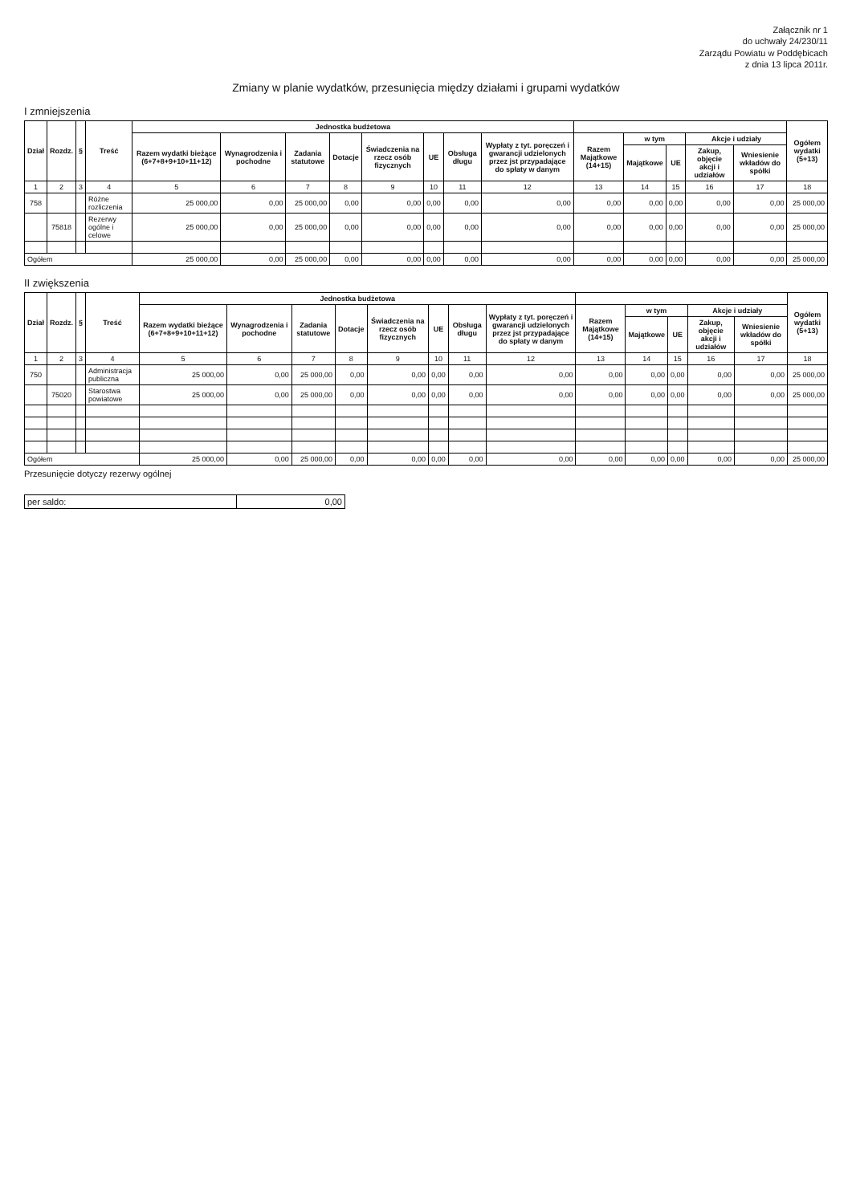Załącznik nr 1
do uchwały 24/230/11
Zarządu Powiatu w Poddębicach
z dnia 13 lipca 2011r.
Zmiany w planie wydatków, przesunięcia między działami i grupami wydatków
I zmniejszenia
| Dział | Rozdz. | § | Treść | Jednostka budżetowa | | | | | | | | | | | | | Ogółem wydatki (5+13) |
| --- | --- | --- | --- | --- | --- | --- | --- | --- | --- | --- | --- | --- | --- | --- | --- | --- | --- |
| | | | | Razem wydatki bieżące (6+7+8+9+10+11+12) | Wynagrodzenia i pochodne | Zadania statutowe | Dotacje | Świadczenia na rzecz osób fizycznych | UE | Obsługa długu | Wypłaty z tyt. poręczeń i gwarancji udzielonych przez jst przypadające do spłaty w danym | Razem Majątkowe (14+15) | w tym | | Akcje i udziały | | |
| | | | | | | | | | | | | | Majątkowe | UE | Zakup, objęcie akcji i udziałów | Wniesienie wkładów do spółki | |
| 1 | 2 | 3 | 4 | 5 | 6 | 7 | 8 | 9 | 10 | 11 | 12 | 13 | 14 | 15 | 16 | 17 | 18 |
| 758 | | | Różne rozliczenia | 25 000,00 | 0,00 | 25 000,00 | 0,00 | 0,00 | 0,00 | 0,00 | 0,00 | 0,00 | 0,00 | 0,00 | 0,00 | 0,00 | 25 000,00 |
| | 75818 | | Rezerwy ogólne i celowe | 25 000,00 | 0,00 | 25 000,00 | 0,00 | 0,00 | 0,00 | 0,00 | 0,00 | 0,00 | 0,00 | 0,00 | 0,00 | 0,00 | 25 000,00 |
| Ogółem | | | | 25 000,00 | 0,00 | 25 000,00 | 0,00 | 0,00 | 0,00 | 0,00 | 0,00 | 0,00 | 0,00 | 0,00 | 0,00 | 0,00 | 25 000,00 |
II zwiększenia
| Dział | Rozdz. | § | Treść | Jednostka budżetowa | | | | | | | | | | | | | Ogółem wydatki (5+13) |
| --- | --- | --- | --- | --- | --- | --- | --- | --- | --- | --- | --- | --- | --- | --- | --- | --- | --- |
| | | | | Razem wydatki bieżące (6+7+8+9+10+11+12) | Wynagrodzenia i pochodne | Zadania statutowe | Dotacje | Świadczenia na rzecz osób fizycznych | UE | Obsługa długu | Wypłaty z tyt. poręczeń i gwarancji udzielonych przez jst przypadające do spłaty w danym | Razem Majątkowe (14+15) | w tym | | Akcje i udziały | | |
| | | | | | | | | | | | | | Majątkowe | UE | Zakup, objęcie akcji i udziałów | Wniesienie wkładów do spółki | |
| 1 | 2 | 3 | 4 | 5 | 6 | 7 | 8 | 9 | 10 | 11 | 12 | 13 | 14 | 15 | 16 | 17 | 18 |
| 750 | | | Administracja publiczna | 25 000,00 | 0,00 | 25 000,00 | 0,00 | 0,00 | 0,00 | 0,00 | 0,00 | 0,00 | 0,00 | 0,00 | 0,00 | 0,00 | 25 000,00 |
| | 75020 | | Starostwa powiatowe | 25 000,00 | 0,00 | 25 000,00 | 0,00 | 0,00 | 0,00 | 0,00 | 0,00 | 0,00 | 0,00 | 0,00 | 0,00 | 0,00 | 25 000,00 |
| Ogółem | | | | 25 000,00 | 0,00 | 25 000,00 | 0,00 | 0,00 | 0,00 | 0,00 | 0,00 | 0,00 | 0,00 | 0,00 | 0,00 | 0,00 | 25 000,00 |
Przesunięcie dotyczy rezerwy ogólnej
| per saldo: | 0,00 |